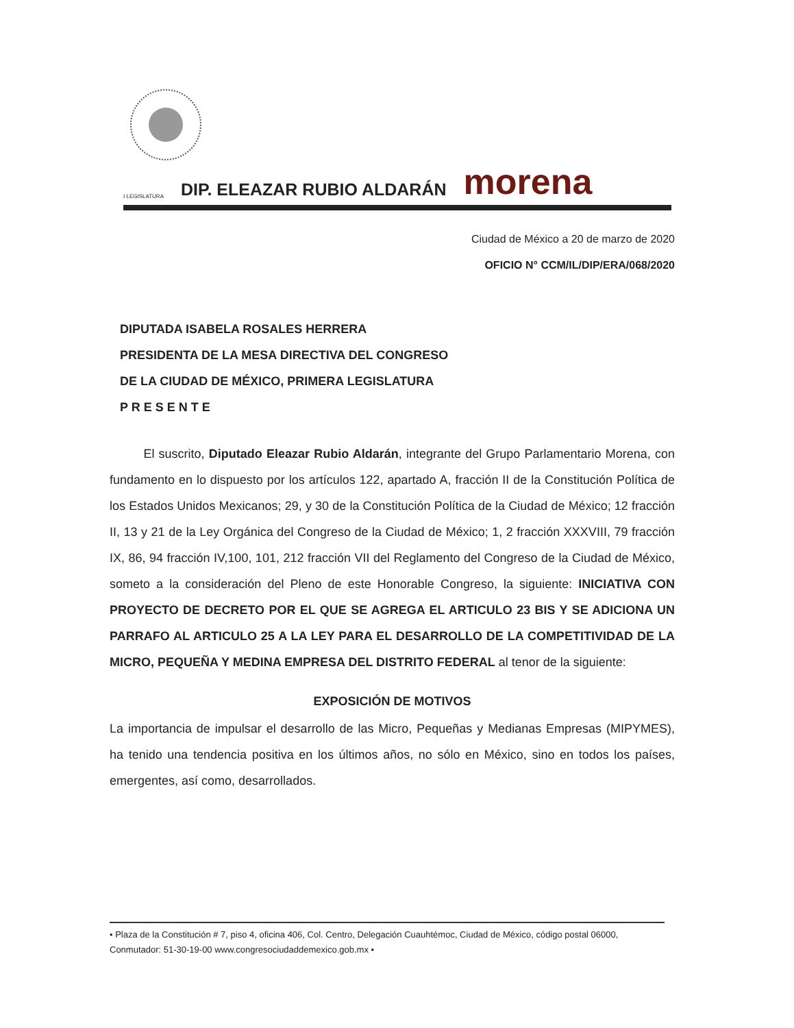I LEGISLATURA DIP. ELEAZAR RUBIO ALDARÁN morena
Ciudad de México a 20 de marzo de 2020
OFICIO N° CCM/IL/DIP/ERA/068/2020
DIPUTADA ISABELA ROSALES HERRERA
PRESIDENTA DE LA MESA DIRECTIVA DEL CONGRESO
DE LA CIUDAD DE MÉXICO, PRIMERA LEGISLATURA
P R E S E N T E
El suscrito, Diputado Eleazar Rubio Aldarán, integrante del Grupo Parlamentario Morena, con fundamento en lo dispuesto por los artículos 122, apartado A, fracción II de la Constitución Política de los Estados Unidos Mexicanos; 29, y 30 de la Constitución Política de la Ciudad de México; 12 fracción II, 13 y 21 de la Ley Orgánica del Congreso de la Ciudad de México; 1, 2 fracción XXXVIII, 79 fracción IX, 86, 94 fracción IV,100, 101, 212 fracción VII del Reglamento del Congreso de la Ciudad de México, someto a la consideración del Pleno de este Honorable Congreso, la siguiente: INICIATIVA CON PROYECTO DE DECRETO POR EL QUE SE AGREGA EL ARTICULO 23 BIS Y SE ADICIONA UN PARRAFO AL ARTICULO 25 A LA LEY PARA EL DESARROLLO DE LA COMPETITIVIDAD DE LA MICRO, PEQUEÑA Y MEDINA EMPRESA DEL DISTRITO FEDERAL al tenor de la siguiente:
EXPOSICIÓN DE MOTIVOS
La importancia de impulsar el desarrollo de las Micro, Pequeñas y Medianas Empresas (MIPYMES), ha tenido una tendencia positiva en los últimos años, no sólo en México, sino en todos los países, emergentes, así como, desarrollados.
• Plaza de la Constitución # 7, piso 4, oficina 406, Col. Centro, Delegación Cuauhtémoc, Ciudad de México, código postal 06000, Conmutador: 51-30-19-00 www.congresociudaddemexico.gob.mx •